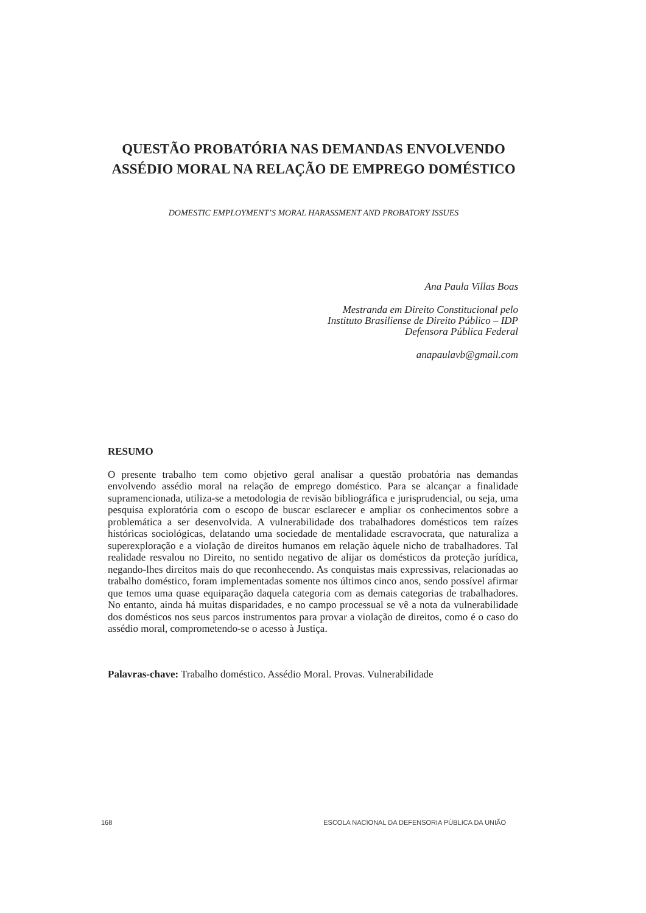QUESTÃO PROBATÓRIA NAS DEMANDAS ENVOLVENDO
ASSÉDIO MORAL NA RELAÇÃO DE EMPREGO DOMÉSTICO
DOMESTIC EMPLOYMENT’S MORAL HARASSMENT AND PROBATORY ISSUES
Ana Paula Villas Boas
Mestranda em Direito Constitucional pelo
Instituto Brasiliense de Direito Público – IDP
Defensora Pública Federal
anapaulavb@gmail.com
RESUMO
O presente trabalho tem como objetivo geral analisar a questão probatória nas demandas envolvendo assédio moral na relação de emprego doméstico. Para se alcançar a finalidade supramencionada, utiliza-se a metodologia de revisão bibliográfica e jurisprudencial, ou seja, uma pesquisa exploratória com o escopo de buscar esclarecer e ampliar os conhecimentos sobre a problemática a ser desenvolvida. A vulnerabilidade dos trabalhadores domésticos tem raízes históricas sociológicas, delatando uma sociedade de mentalidade escravocrata, que naturaliza a superexploração e a violação de direitos humanos em relação àquele nicho de trabalhadores. Tal realidade resvalou no Direito, no sentido negativo de alijar os domésticos da proteção jurídica, negando-lhes direitos mais do que reconhecendo. As conquistas mais expressivas, relacionadas ao trabalho doméstico, foram implementadas somente nos últimos cinco anos, sendo possível afirmar que temos uma quase equiparação daquela categoria com as demais categorias de trabalhadores. No entanto, ainda há muitas disparidades, e no campo processual se vê a nota da vulnerabilidade dos domésticos nos seus parcos instrumentos para provar a violação de direitos, como é o caso do assédio moral, comprometendo-se o acesso à Justiça.
Palavras-chave: Trabalho doméstico. Assédio Moral. Provas. Vulnerabilidade
168 ESCOLA NACIONAL DA DEFENSORIA PÚBLICA DA UNIÃO